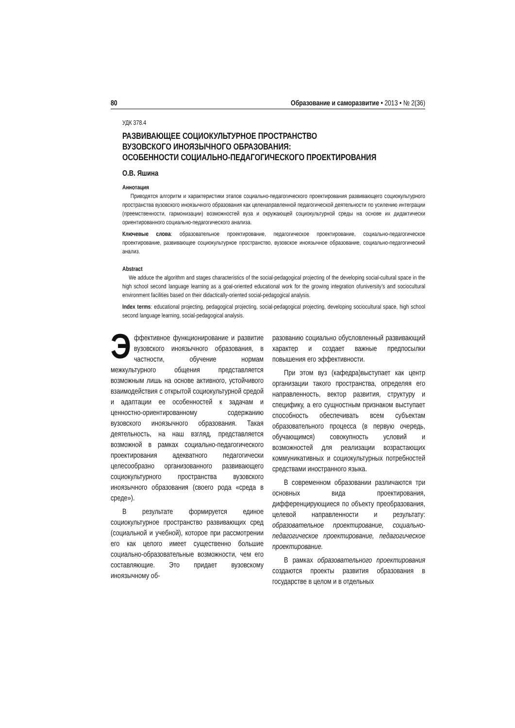80 Образование и саморазвитие • 2013 • № 2(36)
УДК 378.4
РАЗВИВАЮЩЕЕ СОЦИОКУЛЬТУРНОЕ ПРОСТРАНСТВО
ВУЗОВСКОГО ИНОЯЗЫЧНОГО ОБРАЗОВАНИЯ:
ОСОБЕННОСТИ СОЦИАЛЬНО-ПЕДАГОГИЧЕСКОГО ПРОЕКТИРОВАНИЯ
О.В. Яшина
Аннотация
Приводятся алгоритм и характеристики этапов социально-педагогического проектирования развивающего социокультурного пространства вузовского иноязычного образования как целенаправленной педагогической деятельности по усилению интеграции (преемственности, гармонизации) возможностей вуза и окружающей социокультурной среды на основе их дидактически ориентированного социально-педагогического анализа.
Ключевые слова: образовательное проектирование, педагогическое проектирование, социально-педагогическое проектирование, развивающее социокультурное пространство, вузовское иноязычное образование, социально-педагогический анализ.
Abstract
We adduce the algorithm and stages characteristics of the social-pedagogical projecting of the developing social-cultural space in the high school second language learning as a goal-oriented educational work for the growing integration ofuniversity’s and sociocultural environment facilities based on their didactically-oriented social-pedagogical analysis.
Index terms: educational projecting, pedagogical projecting, social-pedagogical projecting, developing sociocultural space, high school second language learning, social-pedagogical analysis.
Эффективное функционирование и развитие вузовского иноязычного образования, в частности, обучение нормам межкультурного общения представляется возможным лишь на основе активного, устойчивого взаимодействия с открытой социокультурной средой и адаптации ее особенностей к задачам и ценностно-ориентированному содержанию вузовского иноязычного образования. Такая деятельность, на наш взгляд, представляется возможной в рамках социально-педагогического проектирования адекватного педагогически целесообразно организованного развивающего социокультурного пространства вузовского иноязычного образования (своего рода «среда в среде»).
В результате формируется единое социокультурное пространство развивающих сред (социальной и учебной), которое при рассмотрении его как целого имеет существенно большие социально-образовательные возможности, чем его составляющие. Это придает вузовскому иноязычному об-
разованию социально обусловленный развивающий характер и создает важные предпосылки повышения его эффективности.
При этом вуз (кафедра)выступает как центр организации такого пространства, определяя его направленность, вектор развития, структуру и специфику, а его сущностным признаком выступает способность обеспечивать всем субъектам образовательного процесса (в первую очередь, обучающимся) совокупность условий и возможностей для реализации возрастающих коммуникативных и социокультурных потребностей средствами иностранного языка.
В современном образовании различаются три основных вида проектирования, дифференцирующиеся по объекту преобразования, целевой направленности и результату: образовательное проектирование, социально-педагогическое проектирование, педагогическое проектирование.
В рамках образовательного проектирования создаются проекты развития образования в государстве в целом и в отдельных